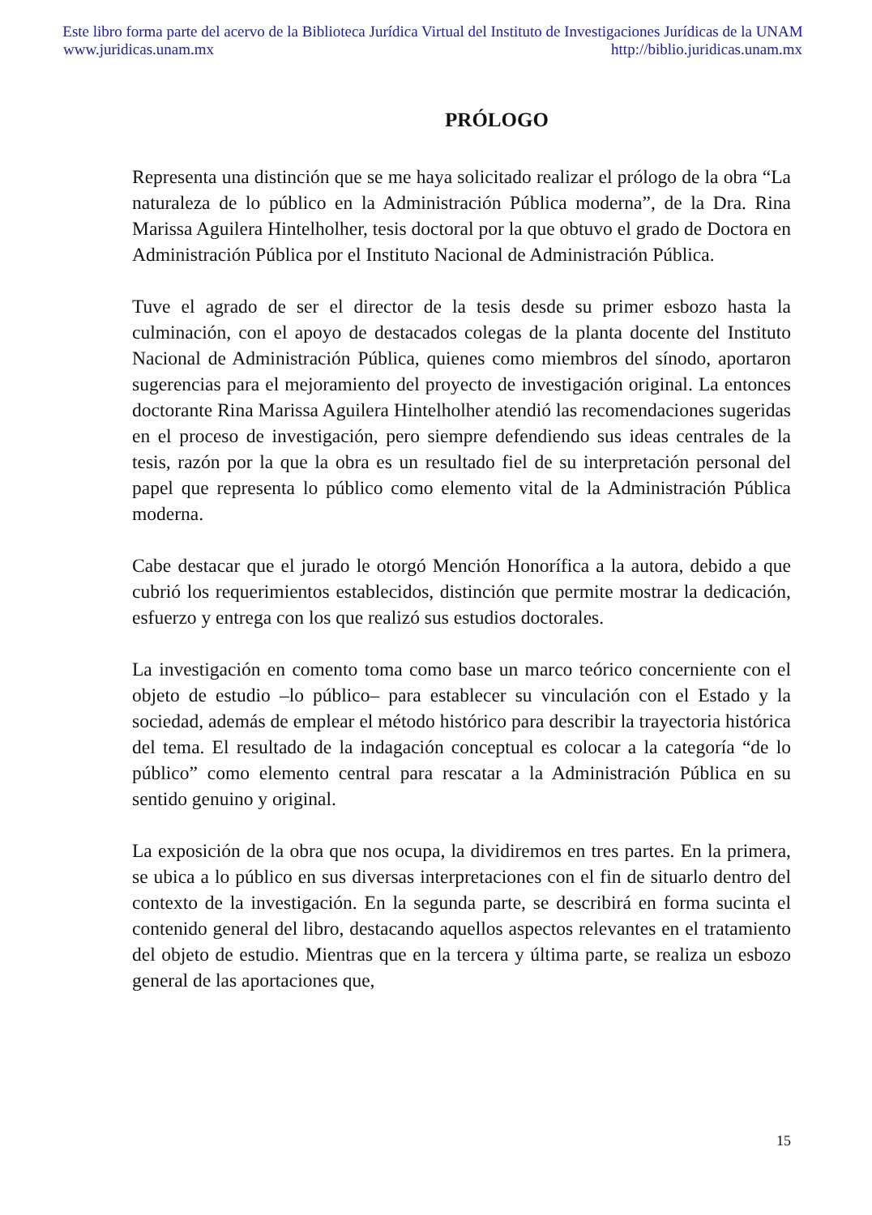Este libro forma parte del acervo de la Biblioteca Jurídica Virtual del Instituto de Investigaciones Jurídicas de la UNAM
www.juridicas.unam.mx http://biblio.juridicas.unam.mx
PRÓLOGO
Representa una distinción que se me haya solicitado realizar el prólogo de la obra “La naturaleza de lo público en la Administración Pública moderna”, de la Dra. Rina Marissa Aguilera Hintelholher, tesis doctoral por la que obtuvo el grado de Doctora en Administración Pública por el Instituto Nacional de Administración Pública.
Tuve el agrado de ser el director de la tesis desde su primer esbozo hasta la culminación, con el apoyo de destacados colegas de la planta docente del Instituto Nacional de Administración Pública, quienes como miembros del sínodo, aportaron sugerencias para el mejoramiento del proyecto de investigación original. La entonces doctorante Rina Marissa Aguilera Hintelholher atendió las recomendaciones sugeridas en el proceso de investigación, pero siempre defendiendo sus ideas centrales de la tesis, razón por la que la obra es un resultado fiel de su interpretación personal del papel que representa lo público como elemento vital de la Administración Pública moderna.
Cabe destacar que el jurado le otorgó Mención Honorífica a la autora, debido a que cubrió los requerimientos establecidos, distinción que permite mostrar la dedicación, esfuerzo y entrega con los que realizó sus estudios doctorales.
La investigación en comento toma como base un marco teórico concerniente con el objeto de estudio –lo público– para establecer su vinculación con el Estado y la sociedad, además de emplear el método histórico para describir la trayectoria histórica del tema. El resultado de la indagación conceptual es colocar a la categoría “de lo público” como elemento central para rescatar a la Administración Pública en su sentido genuino y original.
La exposición de la obra que nos ocupa, la dividiremos en tres partes. En la primera, se ubica a lo público en sus diversas interpretaciones con el fin de situarlo dentro del contexto de la investigación. En la segunda parte, se describirá en forma sucinta el contenido general del libro, destacando aquellos aspectos relevantes en el tratamiento del objeto de estudio. Mientras que en la tercera y última parte, se realiza un esbozo general de las aportaciones que,
15